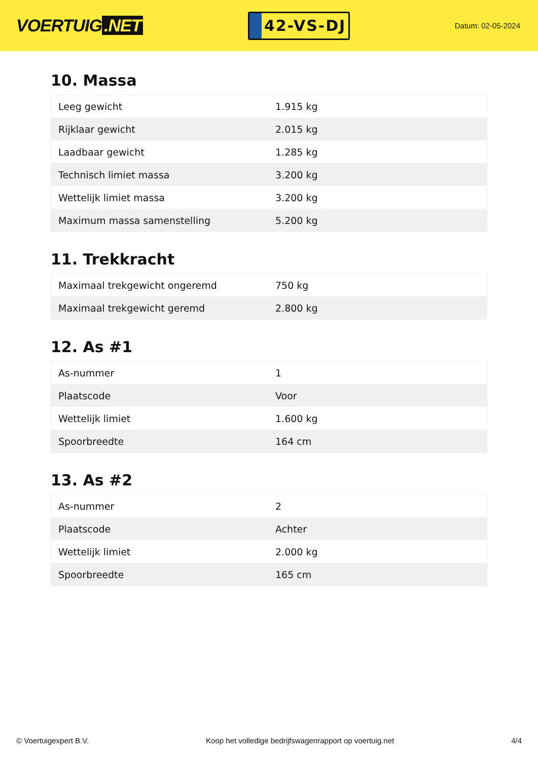VOERTUIG.NET
42-VS-DJ
Datum: 02-05-2024
10. Massa
| Leeg gewicht | 1.915 kg |
| Rijklaar gewicht | 2.015 kg |
| Laadbaar gewicht | 1.285 kg |
| Technisch limiet massa | 3.200 kg |
| Wettelijk limiet massa | 3.200 kg |
| Maximum massa samenstelling | 5.200 kg |
11. Trekkracht
| Maximaal trekgewicht ongeremd | 750 kg |
| Maximaal trekgewicht geremd | 2.800 kg |
12. As #1
| As-nummer | 1 |
| Plaatscode | Voor |
| Wettelijk limiet | 1.600 kg |
| Spoorbreedte | 164 cm |
13. As #2
| As-nummer | 2 |
| Plaatscode | Achter |
| Wettelijk limiet | 2.000 kg |
| Spoorbreedte | 165 cm |
© Voertuigexpert B.V. Koop het volledige bedrijfswagenrapport op voertuig.net 4/4